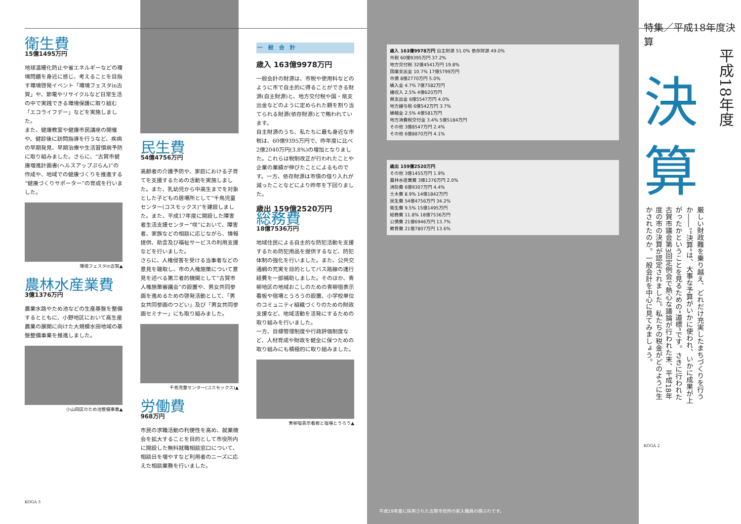衛生費
15億1495万円
地球温暖化防止や省エネルギーなどの環境問題を身近に感じ、考えることを目指す環境啓発イベント「環境フェスタin古賀」や、節電やリサイクルなど日常生活の中で実践できる環境保護に取り組む「エコライフデー」などを実施しました。
また、健康教室や健康市民講座の開催や、健診後に訪問指導を行うなど、疾病の早期発見、早期治療や生活習慣病予防に取り組みました。さらに、“古賀市健康増進計画書(ヘルスアップぷらん)”の作成や、地域での健康づくりを推進する“健康づくりサポーター”の育成を行いました。
環境フェスタin古賀▲
農林水産業費
3億1376万円
農業水路やため池などの生産基盤を整備するとともに、小野地区において高生産農業の展開に向けた大規模水田地域の基盤整備事業を推進しました。
小山田区のため池整備事業▲
KOGA 3
民生費
54億4756万円
高齢者の介護予防や、家庭における子育てを支援するための活動を実施しました。また、乳幼児から中高生までを対象とした子どもの居場所として“千鳥児童センター(コスモックス)”を建設しました。また、平成17年度に開設した障害者生活支援センター“咲”において、障害者、家族などの相談に応じながら、情報提供、助言及び福祉サービスの利用支援などを行いました。
さらに、人権侵害を受ける当事者などの意見を聴取し、市の人権施策について意見を述べる第三者的機関として“古賀市人権施策審議会”の設置や、男女共同参画を進めるための啓発活動として、「男女共同参画のつどい」及び「男女共同参画セミナー」にも取り組みました。
千鳥児童センター(コスモックス)▲
労働費
968万円
市民の求職活動の利便性を高め、就業機会を拡大することを目的として市役所内に開設した無料就職相談窓口について、相談日を増やすなど利用者のニーズに応えた相談業務を行いました。
一　般　会　計
歳入 163億9978万円
一般会計の財源は、市税や使用料などのように市で自主的に得ることができる財源(自主財源)と、地方交付税や国・県支出金などのように定められた額を割り当てられる財源(依存財源)とで賄われています。
自主財源のうち、私たちに最も身近な市税は、60億9395万円で、昨年度に比べ2億2040万円(3.8%)の増加となりました。これらは税制改正が行われたことや企業の業績が伸びたことによるものです。一方、依存財源は市債の借り入れが減ったことなどにより昨年を下回りました。
歳出 159億2520万円
総務費
18億7536万円
地域住民による自主的な防犯活動を支援するため防犯用品を提供するなど、防犯体制の強化を行いました。また、公共交通網の充実を目的としてバス路線の運行経費を一部補助しました。そのほか、青柳地区の地域おこしのための青柳宿表示看板や宿場とうろうの設置、小学校単位のコミュニティ組織づくりのための財政支援など、地域活動を活発にするための取り組みを行いました。
一方、目標管理制度や行政評価制度など、人材育成や財政を健全に保つための取り組みにも積極的に取り組みました。
青柳宿表示看板と宿場とうろう▲
歳入 163億9978万円 自主財源 51.0% 依存財源 49.0%
市税 60億9395万円 37.2%
地方交付税 32億4541万円 19.8%
国庫支出金 10.7% 17億5799万円
市債 8億2770万円 5.0%
繰入金 4.7% 7億7582万円
諸収入 2.5% 4億620万円
県支出金 6億5547万円 4.0%
地方譲与税 6億542万円 3.7%
繰越金 2.5% 4億581万円
地方消費税交付金 3.4% 5億5184万円
その他 3億8547万円 2.4%
その他 6億8870万円 4.1%
歳出 159億2520万円
その他 3億1455万円 1.9%
農林水産業費 3億1376万円 2.0%
消防費 6億9307万円 4.4%
土木費 8.9% 14億1842万円
民生費 54億4756万円 34.2%
衛生費 9.5% 15億1495万円
総務費 11.8% 18億7536万円
公債費 21億6946万円 13.7%
教育費 21億7807万円 13.6%
平成19年度に採用された古賀市役所の新入職員の顔ぶれです。
特集／平成18年度決算
決
算
平成18年度
厳しい財政難を乗り越え、どれだけ充実したまちづくりを行うか――。“決算”は、大事な予算がいかに使われ、いかに成果が上がったかということを見るための“道標”です。さきに行われた古賀市議会第3回定例会で熱心な議論が行われた末、平成18年度の市の決算が認定されました。私たちの税金がどのように生かされたのか。一般会計を中心に見てみましょう。
KOGA 2